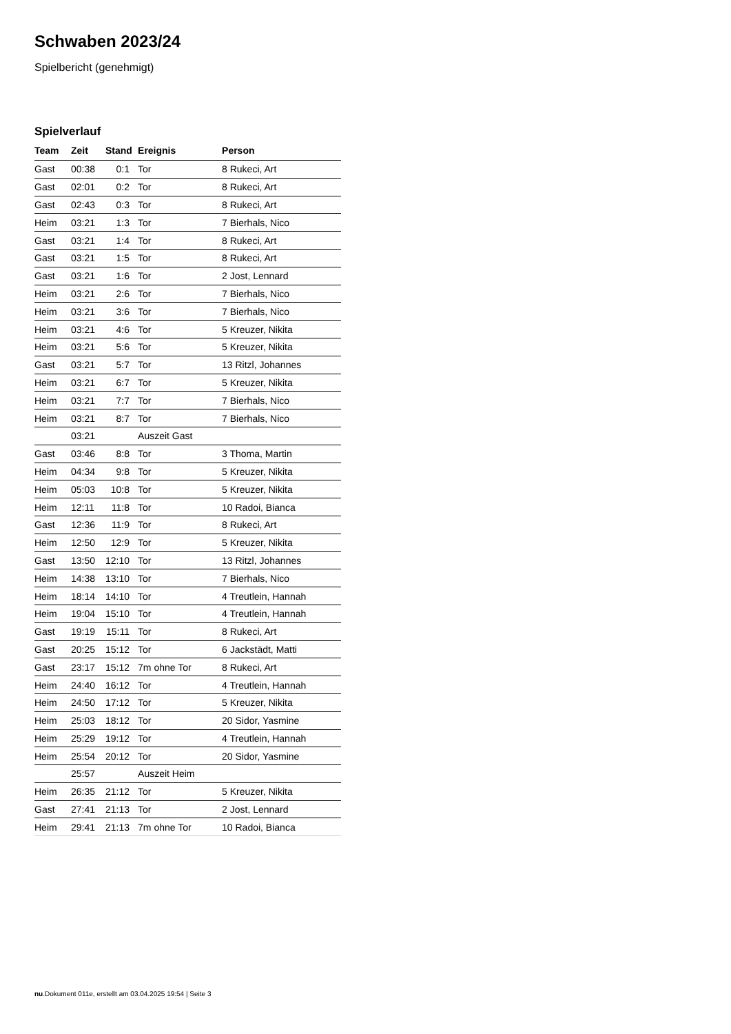Schwaben 2023/24
Spielbericht (genehmigt)
Spielverlauf
| Team | Zeit | Stand | Ereignis | Person |
| --- | --- | --- | --- | --- |
| Gast | 00:38 | 0:1 | Tor | 8 Rukeci, Art |
| Gast | 02:01 | 0:2 | Tor | 8 Rukeci, Art |
| Gast | 02:43 | 0:3 | Tor | 8 Rukeci, Art |
| Heim | 03:21 | 1:3 | Tor | 7 Bierhals, Nico |
| Gast | 03:21 | 1:4 | Tor | 8 Rukeci, Art |
| Gast | 03:21 | 1:5 | Tor | 8 Rukeci, Art |
| Gast | 03:21 | 1:6 | Tor | 2 Jost, Lennard |
| Heim | 03:21 | 2:6 | Tor | 7 Bierhals, Nico |
| Heim | 03:21 | 3:6 | Tor | 7 Bierhals, Nico |
| Heim | 03:21 | 4:6 | Tor | 5 Kreuzer, Nikita |
| Heim | 03:21 | 5:6 | Tor | 5 Kreuzer, Nikita |
| Gast | 03:21 | 5:7 | Tor | 13 Ritzl, Johannes |
| Heim | 03:21 | 6:7 | Tor | 5 Kreuzer, Nikita |
| Heim | 03:21 | 7:7 | Tor | 7 Bierhals, Nico |
| Heim | 03:21 | 8:7 | Tor | 7 Bierhals, Nico |
| | 03:21 | | Auszeit Gast | |
| Gast | 03:46 | 8:8 | Tor | 3 Thoma, Martin |
| Heim | 04:34 | 9:8 | Tor | 5 Kreuzer, Nikita |
| Heim | 05:03 | 10:8 | Tor | 5 Kreuzer, Nikita |
| Heim | 12:11 | 11:8 | Tor | 10 Radoi, Bianca |
| Gast | 12:36 | 11:9 | Tor | 8 Rukeci, Art |
| Heim | 12:50 | 12:9 | Tor | 5 Kreuzer, Nikita |
| Gast | 13:50 | 12:10 | Tor | 13 Ritzl, Johannes |
| Heim | 14:38 | 13:10 | Tor | 7 Bierhals, Nico |
| Heim | 18:14 | 14:10 | Tor | 4 Treutlein, Hannah |
| Heim | 19:04 | 15:10 | Tor | 4 Treutlein, Hannah |
| Gast | 19:19 | 15:11 | Tor | 8 Rukeci, Art |
| Gast | 20:25 | 15:12 | Tor | 6 Jackstädt, Matti |
| Gast | 23:17 | 15:12 | 7m ohne Tor | 8 Rukeci, Art |
| Heim | 24:40 | 16:12 | Tor | 4 Treutlein, Hannah |
| Heim | 24:50 | 17:12 | Tor | 5 Kreuzer, Nikita |
| Heim | 25:03 | 18:12 | Tor | 20 Sidor, Yasmine |
| Heim | 25:29 | 19:12 | Tor | 4 Treutlein, Hannah |
| Heim | 25:54 | 20:12 | Tor | 20 Sidor, Yasmine |
| | 25:57 | | Auszeit Heim | |
| Heim | 26:35 | 21:12 | Tor | 5 Kreuzer, Nikita |
| Gast | 27:41 | 21:13 | Tor | 2 Jost, Lennard |
| Heim | 29:41 | 21:13 | 7m ohne Tor | 10 Radoi, Bianca |
nu.Dokument 011e, erstellt am 03.04.2025 19:54 | Seite 3